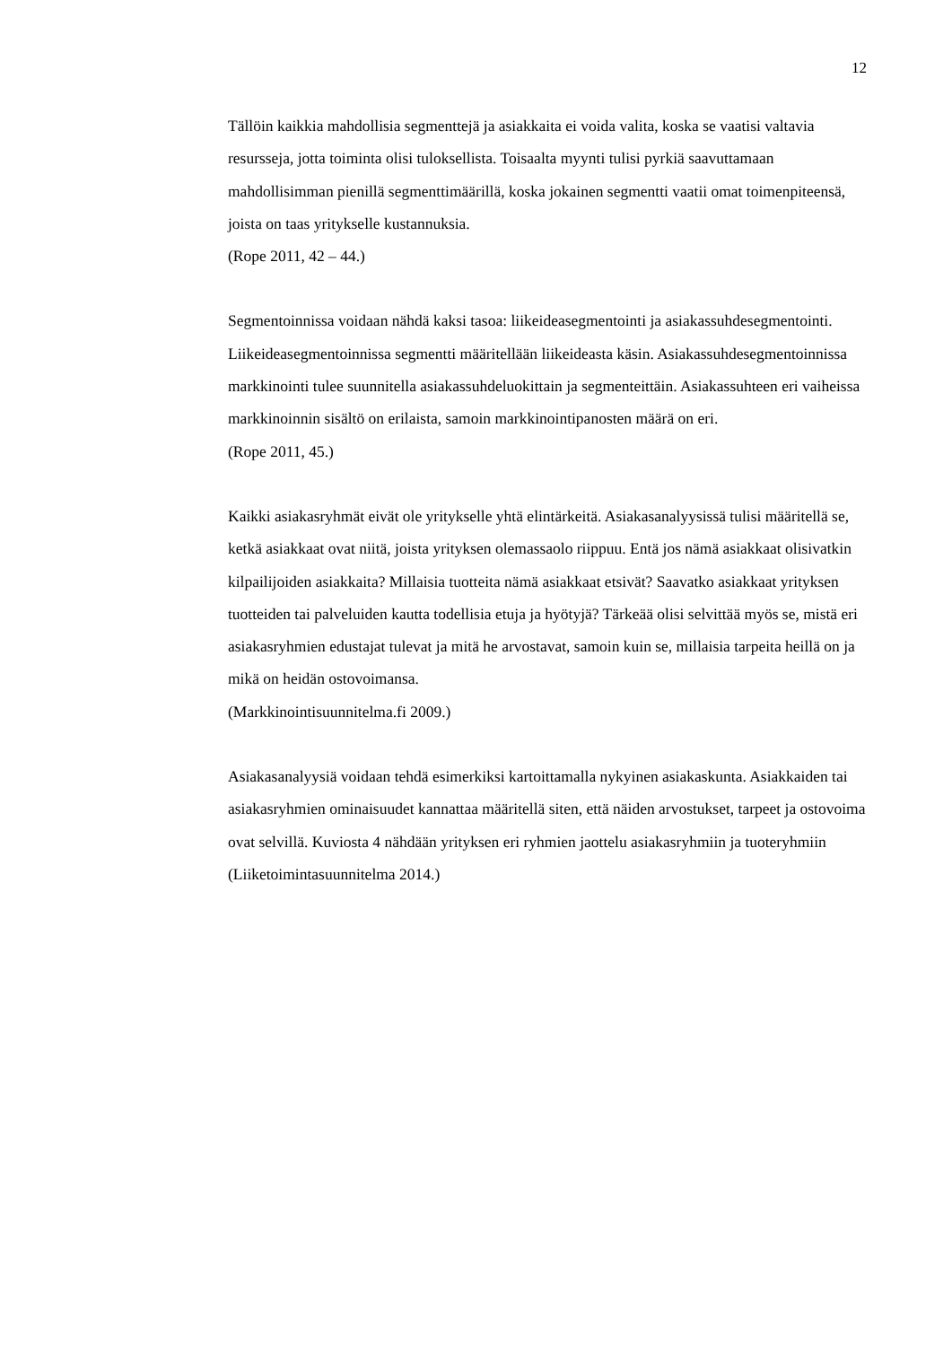12
Tällöin kaikkia mahdollisia segmenttejä ja asiakkaita ei voida valita, koska se vaatisi valtavia resursseja, jotta toiminta olisi tuloksellista. Toisaalta myynti tulisi pyrkiä saavuttamaan mahdollisimman pienillä segmenttimäärillä, koska jokainen segmentti vaatii omat toimenpiteensä, joista on taas yritykselle kustannuksia.
(Rope 2011, 42 – 44.)
Segmentoinnissa voidaan nähdä kaksi tasoa: liikeideasegmentointi ja asiakassuhdesegmentointi. Liikeideasegmentoinnissa segmentti määritellään liikeideasta käsin. Asiakassuhdesegmentoinnissa markkinointi tulee suunnitella asiakassuhdeluokittain ja segmenteittäin. Asiakassuhteen eri vaiheissa markkinoinnin sisältö on erilaista, samoin markkinointipanosten määrä on eri.
(Rope 2011, 45.)
Kaikki asiakasryhmät eivät ole yritykselle yhtä elintärkeitä. Asiakasanalyysissä tulisi määritellä se, ketkä asiakkaat ovat niitä, joista yrityksen olemassaolo riippuu. Entä jos nämä asiakkaat olisivatkin kilpailijoiden asiakkaita? Millaisia tuotteita nämä asiakkaat etsivät? Saavatko asiakkaat yrityksen tuotteiden tai palveluiden kautta todellisia etuja ja hyötyjä? Tärkeää olisi selvittää myös se, mistä eri asiakasryhmien edustajat tulevat ja mitä he arvostavat, samoin kuin se, millaisia tarpeita heillä on ja mikä on heidän ostovoimansa.
(Markkinointisuunnitelma.fi 2009.)
Asiakasanalyysiä voidaan tehdä esimerkiksi kartoittamalla nykyinen asiakaskunta. Asiakkaiden tai asiakasryhmien ominaisuudet kannattaa määritellä siten, että näiden arvostukset, tarpeet ja ostovoima ovat selvillä. Kuviosta 4 nähdään yrityksen eri ryhmien jaottelu asiakasryhmiin ja tuoteryhmiin
(Liiketoimintasuunnitelma 2014.)